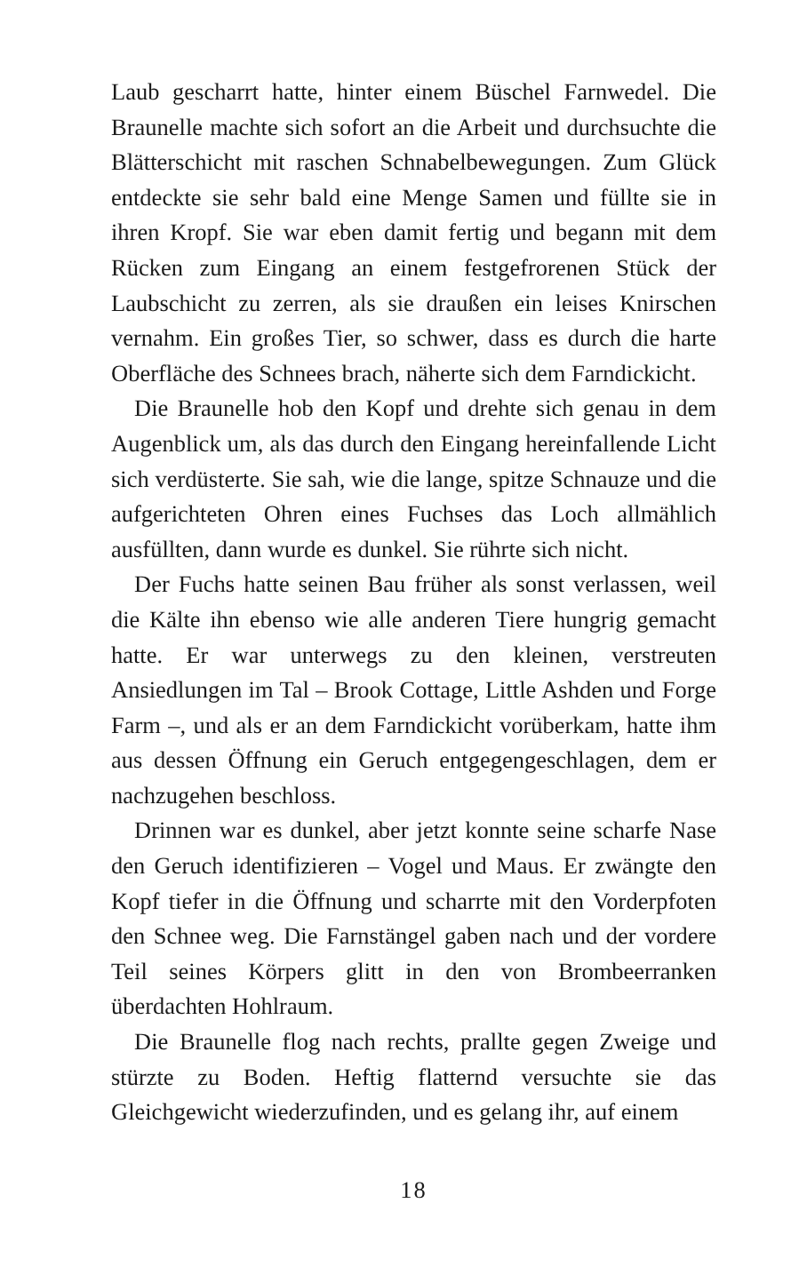Laub gescharrt hatte, hinter einem Büschel Farnwedel. Die Braunelle machte sich sofort an die Arbeit und durchsuchte die Blätterschicht mit raschen Schnabelbewegungen. Zum Glück entdeckte sie sehr bald eine Menge Samen und füllte sie in ihren Kropf. Sie war eben damit fertig und begann mit dem Rücken zum Eingang an einem festgefrorenen Stück der Laubschicht zu zerren, als sie draußen ein leises Knirschen vernahm. Ein großes Tier, so schwer, dass es durch die harte Oberfläche des Schnees brach, näherte sich dem Farndickicht.
Die Braunelle hob den Kopf und drehte sich genau in dem Augenblick um, als das durch den Eingang hereinfallende Licht sich verdüsterte. Sie sah, wie die lange, spitze Schnauze und die aufgerichteten Ohren eines Fuchses das Loch allmählich ausfüllten, dann wurde es dunkel. Sie rührte sich nicht.
Der Fuchs hatte seinen Bau früher als sonst verlassen, weil die Kälte ihn ebenso wie alle anderen Tiere hungrig gemacht hatte. Er war unterwegs zu den kleinen, verstreuten Ansiedlungen im Tal – Brook Cottage, Little Ashden und Forge Farm –, und als er an dem Farndickicht vorüberkam, hatte ihm aus dessen Öffnung ein Geruch entgegengeschlagen, dem er nachzugehen beschloss.
Drinnen war es dunkel, aber jetzt konnte seine scharfe Nase den Geruch identifizieren – Vogel und Maus. Er zwängte den Kopf tiefer in die Öffnung und scharrte mit den Vorderpfoten den Schnee weg. Die Farnstängel gaben nach und der vordere Teil seines Körpers glitt in den von Brombeerranken überdachten Hohlraum.
Die Braunelle flog nach rechts, prallte gegen Zweige und stürzte zu Boden. Heftig flatternd versuchte sie das Gleichgewicht wiederzufinden, und es gelang ihr, auf einem
18